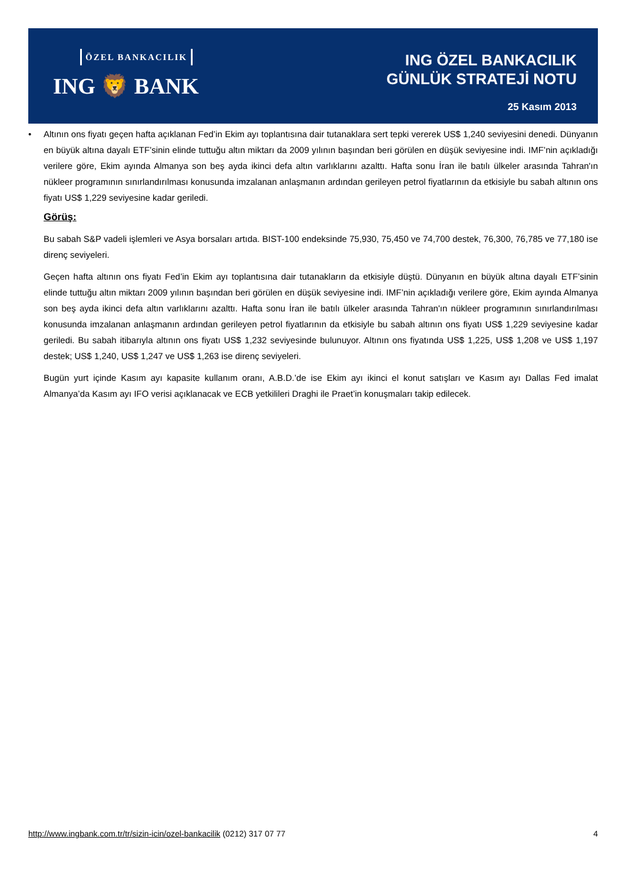ÖZEL BANKACILIK
ING 🦁 BANK
ING ÖZEL BANKACILIK
GÜNLÜK STRATEJİ NOTU
25 Kasım 2013
• Altının ons fiyatı geçen hafta açıklanan Fed’in Ekim ayı toplantısına dair tutanaklara sert tepki vererek US$ 1,240 seviyesini denedi. Dünyanın en büyük altına dayalı ETF’sinin elinde tuttuğu altın miktarı da 2009 yılının başından beri görülen en düşük seviyesine indi. IMF’nin açıkladığı verilere göre, Ekim ayında Almanya son beş ayda ikinci defa altın varlıklarını azalttı. Hafta sonu İran ile batılı ülkeler arasında Tahran'ın nükleer programının sınırlandırılması konusunda imzalanan anlaşmanın ardından gerileyen petrol fiyatlarının da etkisiyle bu sabah altının ons fiyatı US$ 1,229 seviyesine kadar geriledi.
Görüş:
Bu sabah S&P vadeli işlemleri ve Asya borsaları artıda. BIST-100 endeksinde 75,930, 75,450 ve 74,700 destek, 76,300, 76,785 ve 77,180 ise direnç seviyeleri.
Geçen hafta altının ons fiyatı Fed’in Ekim ayı toplantısına dair tutanakların da etkisiyle düştü. Dünyanın en büyük altına dayalı ETF’sinin elinde tuttuğu altın miktarı 2009 yılının başından beri görülen en düşük seviyesine indi. IMF’nin açıkladığı verilere göre, Ekim ayında Almanya son beş ayda ikinci defa altın varlıklarını azalttı. Hafta sonu İran ile batılı ülkeler arasında Tahran'ın nükleer programının sınırlandırılması konusunda imzalanan anlaşmanın ardından gerileyen petrol fiyatlarının da etkisiyle bu sabah altının ons fiyatı US$ 1,229 seviyesine kadar geriledi. Bu sabah itibarıyla altının ons fiyatı US$ 1,232 seviyesinde bulunuyor. Altının ons fiyatında US$ 1,225, US$ 1,208 ve US$ 1,197 destek; US$ 1,240, US$ 1,247 ve US$ 1,263 ise direnç seviyeleri.
Bugün yurt içinde Kasım ayı kapasite kullanım oranı, A.B.D.’de ise Ekim ayı ikinci el konut satışları ve Kasım ayı Dallas Fed imalat Almanya’da Kasım ayı IFO verisi açıklanacak ve ECB yetkilileri Draghi ile Praet’in konuşmaları takip edilecek.
http://www.ingbank.com.tr/tr/sizin-icin/ozel-bankacilik (0212) 317 07 77
4